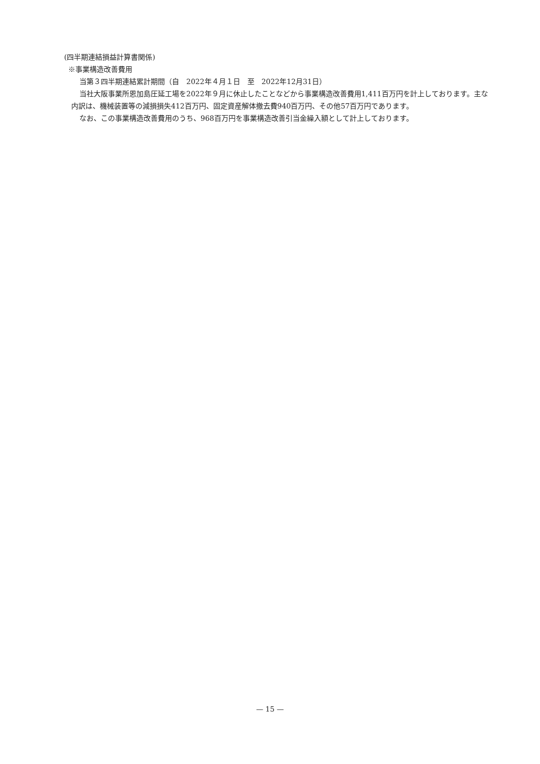(四半期連結損益計算書関係)
※事業構造改善費用
当第３四半期連結累計期間（自　2022年４月１日　至　2022年12月31日）
当社大阪事業所恩加島圧延工場を2022年９月に休止したことなどから事業構造改善費用1,411百万円を計上しております。主な内訳は、機械装置等の減損損失412百万円、固定資産解体撤去費940百万円、その他57百万円であります。
なお、この事業構造改善費用のうち、968百万円を事業構造改善引当金繰入額として計上しております。
— 15 —